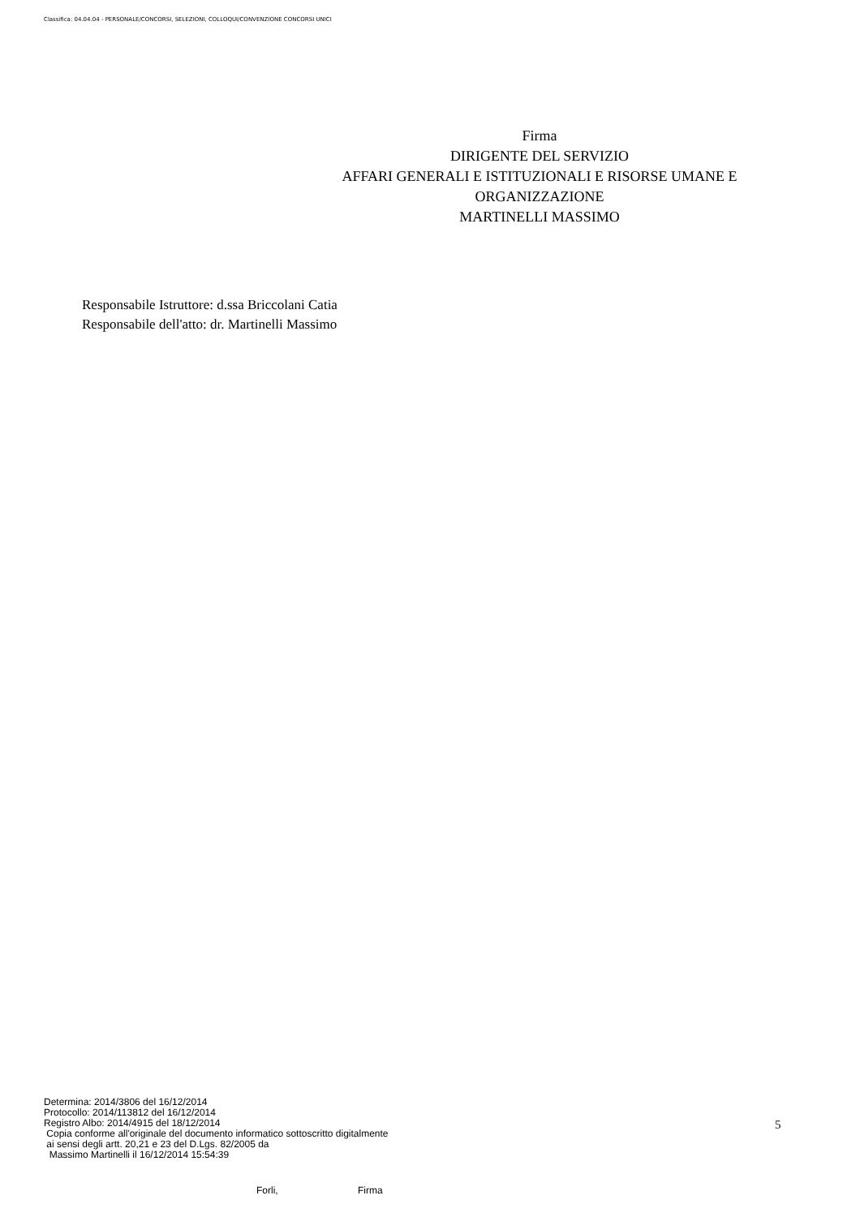Classifica: 04.04.04 - PERSONALE/CONCORSI, SELEZIONI, COLLOQUI/CONVENZIONE CONCORSI UNICI
Firma
DIRIGENTE DEL SERVIZIO
AFFARI GENERALI E ISTITUZIONALI E RISORSE UMANE E ORGANIZZAZIONE
MARTINELLI MASSIMO
Responsabile Istruttore: d.ssa Briccolani Catia
Responsabile dell'atto: dr. Martinelli Massimo
Determina: 2014/3806 del 16/12/2014
Protocollo: 2014/113812 del 16/12/2014
Registro Albo: 2014/4915 del 18/12/2014
Copia conforme all'originale del documento informatico sottoscritto digitalmente
ai sensi degli artt. 20,21 e 23 del D.Lgs. 82/2005 da
Massimo Martinelli il 16/12/2014 15:54:39
5
Forli, Firma